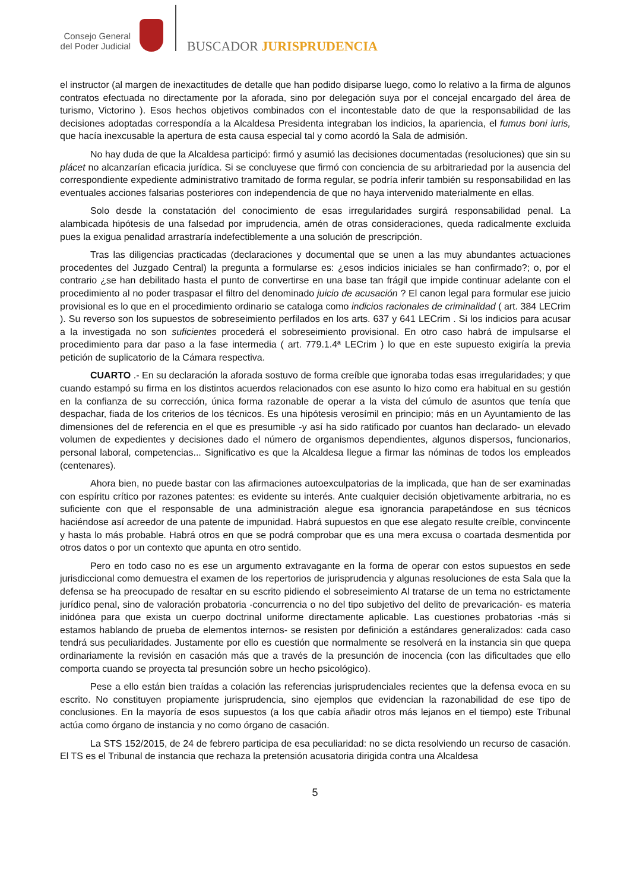Consejo General
del Poder Judicial
BUSCADOR JURISPRUDENCIA
el instructor (al margen de inexactitudes de detalle que han podido disiparse luego, como lo relativo a la firma de algunos contratos efectuada no directamente por la aforada, sino por delegación suya por el concejal encargado del área de turismo, Victorino ). Esos hechos objetivos combinados con el incontestable dato de que la responsabilidad de las decisiones adoptadas correspondía a la Alcaldesa Presidenta integraban los indicios, la apariencia, el fumus boni iuris, que hacía inexcusable la apertura de esta causa especial tal y como acordó la Sala de admisión.
No hay duda de que la Alcaldesa participó: firmó y asumió las decisiones documentadas (resoluciones) que sin su plácet no alcanzarían eficacia jurídica. Si se concluyese que firmó con conciencia de su arbitrariedad por la ausencia del correspondiente expediente administrativo tramitado de forma regular, se podría inferir también su responsabilidad en las eventuales acciones falsarias posteriores con independencia de que no haya intervenido materialmente en ellas.
Solo desde la constatación del conocimiento de esas irregularidades surgirá responsabilidad penal. La alambicada hipótesis de una falsedad por imprudencia, amén de otras consideraciones, queda radicalmente excluida pues la exigua penalidad arrastraría indefectiblemente a una solución de prescripción.
Tras las diligencias practicadas (declaraciones y documental que se unen a las muy abundantes actuaciones procedentes del Juzgado Central) la pregunta a formularse es: ¿esos indicios iniciales se han confirmado?; o, por el contrario ¿se han debilitado hasta el punto de convertirse en una base tan frágil que impide continuar adelante con el procedimiento al no poder traspasar el filtro del denominado juicio de acusación ? El canon legal para formular ese juicio provisional es lo que en el procedimiento ordinario se cataloga como indicios racionales de criminalidad ( art. 384 LECrim ). Su reverso son los supuestos de sobreseimiento perfilados en los arts. 637 y 641 LECrim . Si los indicios para acusar a la investigada no son suficientes procederá el sobreseimiento provisional. En otro caso habrá de impulsarse el procedimiento para dar paso a la fase intermedia ( art. 779.1.4ª LECrim ) lo que en este supuesto exigiría la previa petición de suplicatorio de la Cámara respectiva.
CUARTO .- En su declaración la aforada sostuvo de forma creíble que ignoraba todas esas irregularidades; y que cuando estampó su firma en los distintos acuerdos relacionados con ese asunto lo hizo como era habitual en su gestión en la confianza de su corrección, única forma razonable de operar a la vista del cúmulo de asuntos que tenía que despachar, fiada de los criterios de los técnicos. Es una hipótesis verosímil en principio; más en un Ayuntamiento de las dimensiones del de referencia en el que es presumible -y así ha sido ratificado por cuantos han declarado- un elevado volumen de expedientes y decisiones dado el número de organismos dependientes, algunos dispersos, funcionarios, personal laboral, competencias... Significativo es que la Alcaldesa llegue a firmar las nóminas de todos los empleados (centenares).
Ahora bien, no puede bastar con las afirmaciones autoexculpatorias de la implicada, que han de ser examinadas con espíritu crítico por razones patentes: es evidente su interés. Ante cualquier decisión objetivamente arbitraria, no es suficiente con que el responsable de una administración alegue esa ignorancia parapetándose en sus técnicos haciéndose así acreedor de una patente de impunidad. Habrá supuestos en que ese alegato resulte creíble, convincente y hasta lo más probable. Habrá otros en que se podrá comprobar que es una mera excusa o coartada desmentida por otros datos o por un contexto que apunta en otro sentido.
Pero en todo caso no es ese un argumento extravagante en la forma de operar con estos supuestos en sede jurisdiccional como demuestra el examen de los repertorios de jurisprudencia y algunas resoluciones de esta Sala que la defensa se ha preocupado de resaltar en su escrito pidiendo el sobreseimiento Al tratarse de un tema no estrictamente jurídico penal, sino de valoración probatoria -concurrencia o no del tipo subjetivo del delito de prevaricación- es materia inidónea para que exista un cuerpo doctrinal uniforme directamente aplicable. Las cuestiones probatorias -más si estamos hablando de prueba de elementos internos- se resisten por definición a estándares generalizados: cada caso tendrá sus peculiaridades. Justamente por ello es cuestión que normalmente se resolverá en la instancia sin que quepa ordinariamente la revisión en casación más que a través de la presunción de inocencia (con las dificultades que ello comporta cuando se proyecta tal presunción sobre un hecho psicológico).
Pese a ello están bien traídas a colación las referencias jurisprudenciales recientes que la defensa evoca en su escrito. No constituyen propiamente jurisprudencia, sino ejemplos que evidencian la razonabilidad de ese tipo de conclusiones. En la mayoría de esos supuestos (a los que cabía añadir otros más lejanos en el tiempo) este Tribunal actúa como órgano de instancia y no como órgano de casación.
La STS 152/2015, de 24 de febrero participa de esa peculiaridad: no se dicta resolviendo un recurso de casación. El TS es el Tribunal de instancia que rechaza la pretensión acusatoria dirigida contra una Alcaldesa
5